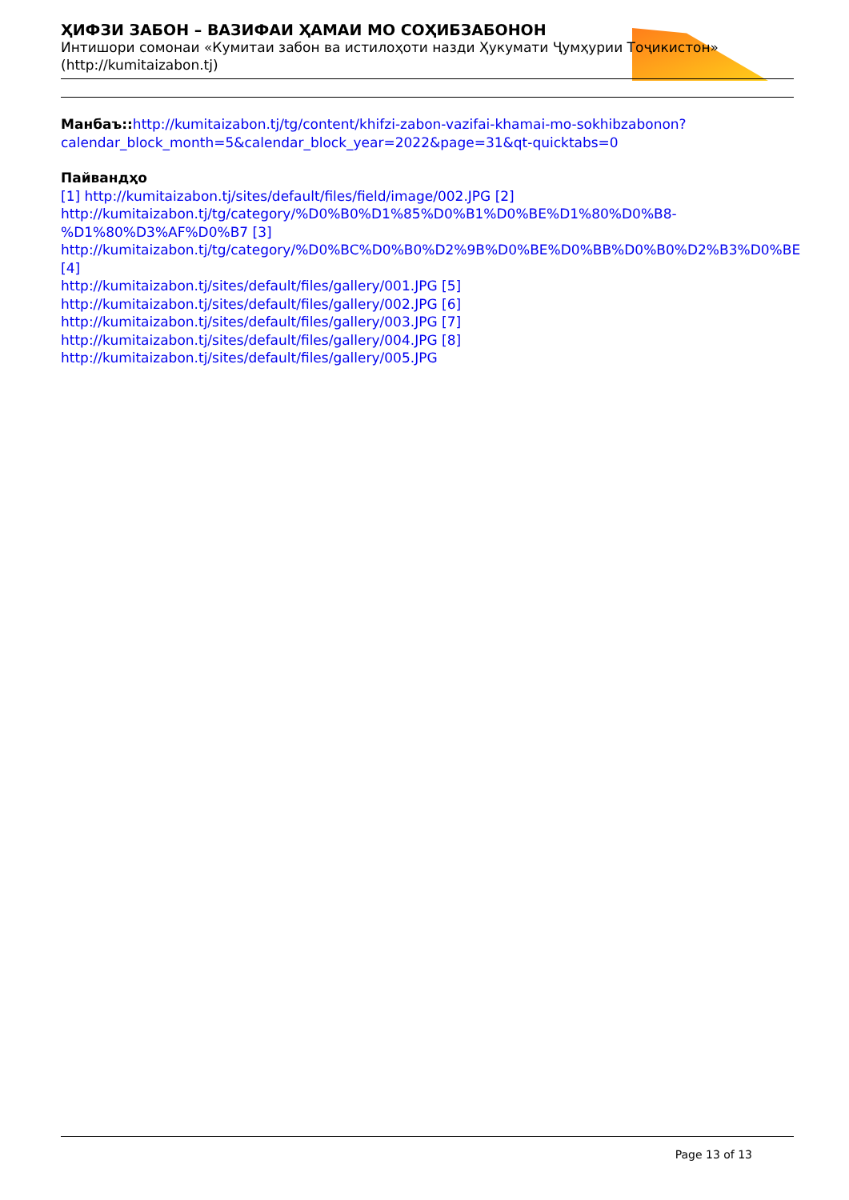ҲИФЗИ ЗАБОН – ВАЗИФАИ ҲАМАИ МО СОҲИБЗАБОНОН
Интишори сомонаи «Кумитаи забон ва истилоҳоти назди Ҳукумати Ҷумҳурии Тоҷикистон»
(http://kumitaizabon.tj)
Манбаъ:: http://kumitaizabon.tj/tg/content/khifzi-zabon-vazifai-khamai-mo-sokhibzabonon?calendar_block_month=5&calendar_block_year=2022&page=31&qt-quicktabs=0
Пайвандҳо
[1] http://kumitaizabon.tj/sites/default/files/field/image/002.JPG [2] http://kumitaizabon.tj/tg/category/%D0%B0%D1%85%D0%B1%D0%BE%D1%80%D0%B8-%D1%80%D3%AF%D0%B7 [3] http://kumitaizabon.tj/tg/category/%D0%BC%D0%B0%D2%9B%D0%BE%D0%BB%D0%B0%D2%B3%D0%BE [4]
http://kumitaizabon.tj/sites/default/files/gallery/001.JPG [5]
http://kumitaizabon.tj/sites/default/files/gallery/002.JPG [6]
http://kumitaizabon.tj/sites/default/files/gallery/003.JPG [7]
http://kumitaizabon.tj/sites/default/files/gallery/004.JPG [8]
http://kumitaizabon.tj/sites/default/files/gallery/005.JPG
Page 13 of 13